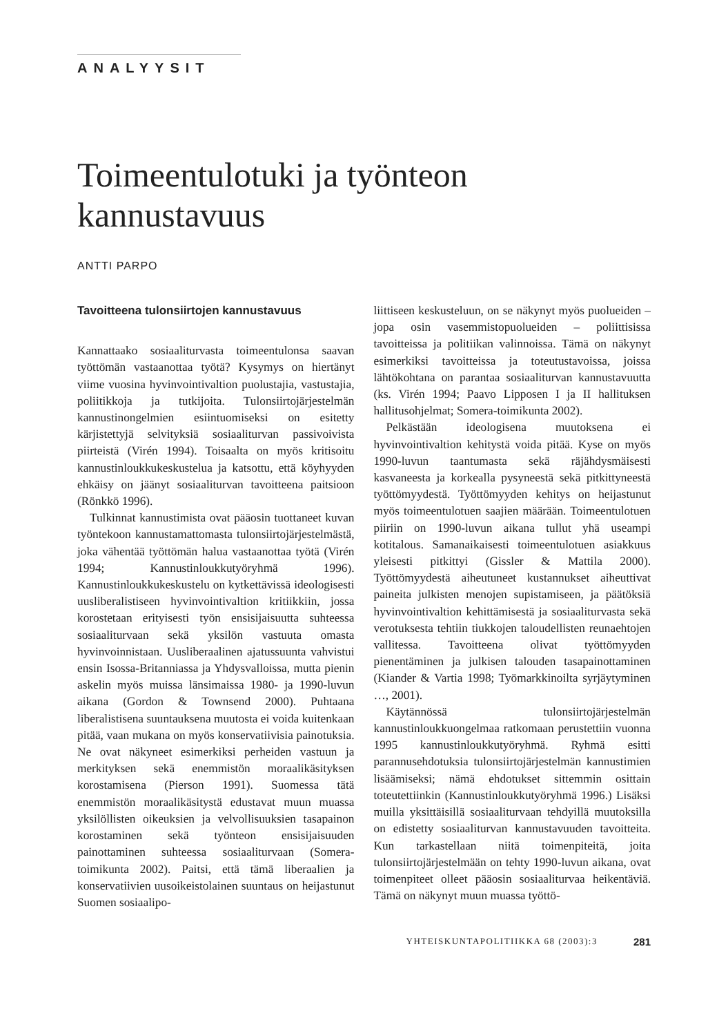ANALYYSIT
Toimeentulotuki ja työnteon kannustavuus
ANTTI PARPO
Tavoitteena tulonsiirtojen kannustavuus
Kannattaako sosiaaliturvasta toimeentulonsa saavan työttömän vastaanottaa työtä? Kysymys on hiertänyt viime vuosina hyvinvointivaltion puolustajia, vastustajia, poliitikkoja ja tutkijoita. Tulonsiirtojärjestelmän kannustinongelmien esiintuomiseksi on esitetty kärjistettyjä selvityksiä sosiaaliturvan passivoivista piirteistä (Virén 1994). Toisaalta on myös kritisoitu kannustinloukkukeskustelua ja katsottu, että köyhyyden ehkäisy on jäänyt sosiaaliturvan tavoitteena paitsioon (Rönkkö 1996).
Tulkinnat kannustimista ovat pääosin tuottaneet kuvan työntekoon kannustamattomasta tulonsiirtojärjestelmästä, joka vähentää työttömän halua vastaanottaa työtä (Virén 1994; Kannustinloukkutyöryhmä 1996). Kannustinloukkukeskustelu on kytkettävissä ideologisesti uusliberalistiseen hyvinvointivaltion kritiikkiin, jossa korostetaan erityisesti työn ensisijaisuutta suhteessa sosiaaliturvaan sekä yksilön vastuuta omasta hyvinvoinnistaan. Uusliberaalinen ajatussuunta vahvistui ensin Isossa-Britanniassa ja Yhdysvalloissa, mutta pienin askelin myös muissa länsimaissa 1980- ja 1990-luvun aikana (Gordon & Townsend 2000). Puhtaana liberalistisena suuntauksena muutosta ei voida kuitenkaan pitää, vaan mukana on myös konservatiivisia painotuksia. Ne ovat näkyneet esimerkiksi perheiden vastuun ja merkityksen sekä enemmistön moraalikäsityksen korostamisena (Pierson 1991). Suomessa tätä enemmistön moraalikäsitystä edustavat muun muassa yksilöllisten oikeuksien ja velvollisuuksien tasapainon korostaminen sekä työnteon ensisijaisuuden painottaminen suhteessa sosiaaliturvaan (Somera-toimikunta 2002). Paitsi, että tämä liberaalien ja konservatiivien uusoikeistolainen suuntaus on heijastunut Suomen sosiaalipo-
liittiseen keskusteluun, on se näkynyt myös puolueiden – jopa osin vasemmistopuolueiden – poliittisissa tavoitteissa ja politiikan valinnoissa. Tämä on näkynyt esimerkiksi tavoitteissa ja toteutustavoissa, joissa lähtökohtana on parantaa sosiaaliturvan kannustavuutta (ks. Virén 1994; Paavo Lipposen I ja II hallituksen hallitusohjelmat; Somera-toimikunta 2002).
Pelkästään ideologisena muutoksena ei hyvinvointivaltion kehitystä voida pitää. Kyse on myös 1990-luvun taantumasta sekä räjähdysmäisesti kasvaneesta ja korkealla pysyneestä sekä pitkittyneestä työttömyydestä. Työttömyyden kehitys on heijastunut myös toimeentulotuen saajien määrään. Toimeentulotuen piiriin on 1990-luvun aikana tullut yhä useampi kotitalous. Samanaikaisesti toimeentulotuen asiakkuus yleisesti pitkittyi (Gissler & Mattila 2000). Työttömyydestä aiheutuneet kustannukset aiheuttivat paineita julkisten menojen supistamiseen, ja päätöksiä hyvinvointivaltion kehittämisestä ja sosiaaliturvasta sekä verotuksesta tehtiin tiukkojen taloudellisten reunaehtojen vallitessa. Tavoitteena olivat työttömyyden pienentäminen ja julkisen talouden tasapainottaminen (Kiander & Vartia 1998; Työmarkkinoilta syrjäytyminen …, 2001).
Käytännössä tulonsiirtojärjestelmän kannustinloukkuongelmaa ratkomaan perustettiin vuonna 1995 kannustinloukkutyöryhmä. Ryhmä esitti parannusehdotuksia tulonsiirtojärjestelmän kannustimien lisäämiseksi; nämä ehdotukset sittemmin osittain toteutettiinkin (Kannustinloukkutyöryhmä 1996.) Lisäksi muilla yksittäisillä sosiaaliturvaan tehdyillä muutoksilla on edistetty sosiaaliturvan kannustavuuden tavoitteita. Kun tarkastellaan niitä toimenpiteitä, joita tulonsiirtojärjestelmään on tehty 1990-luvun aikana, ovat toimenpiteet olleet pääosin sosiaaliturvaa heikentäviä. Tämä on näkynyt muun muassa työttö-
YHTEISKUNTAPOLITIIKKA 68 (2003):3 281